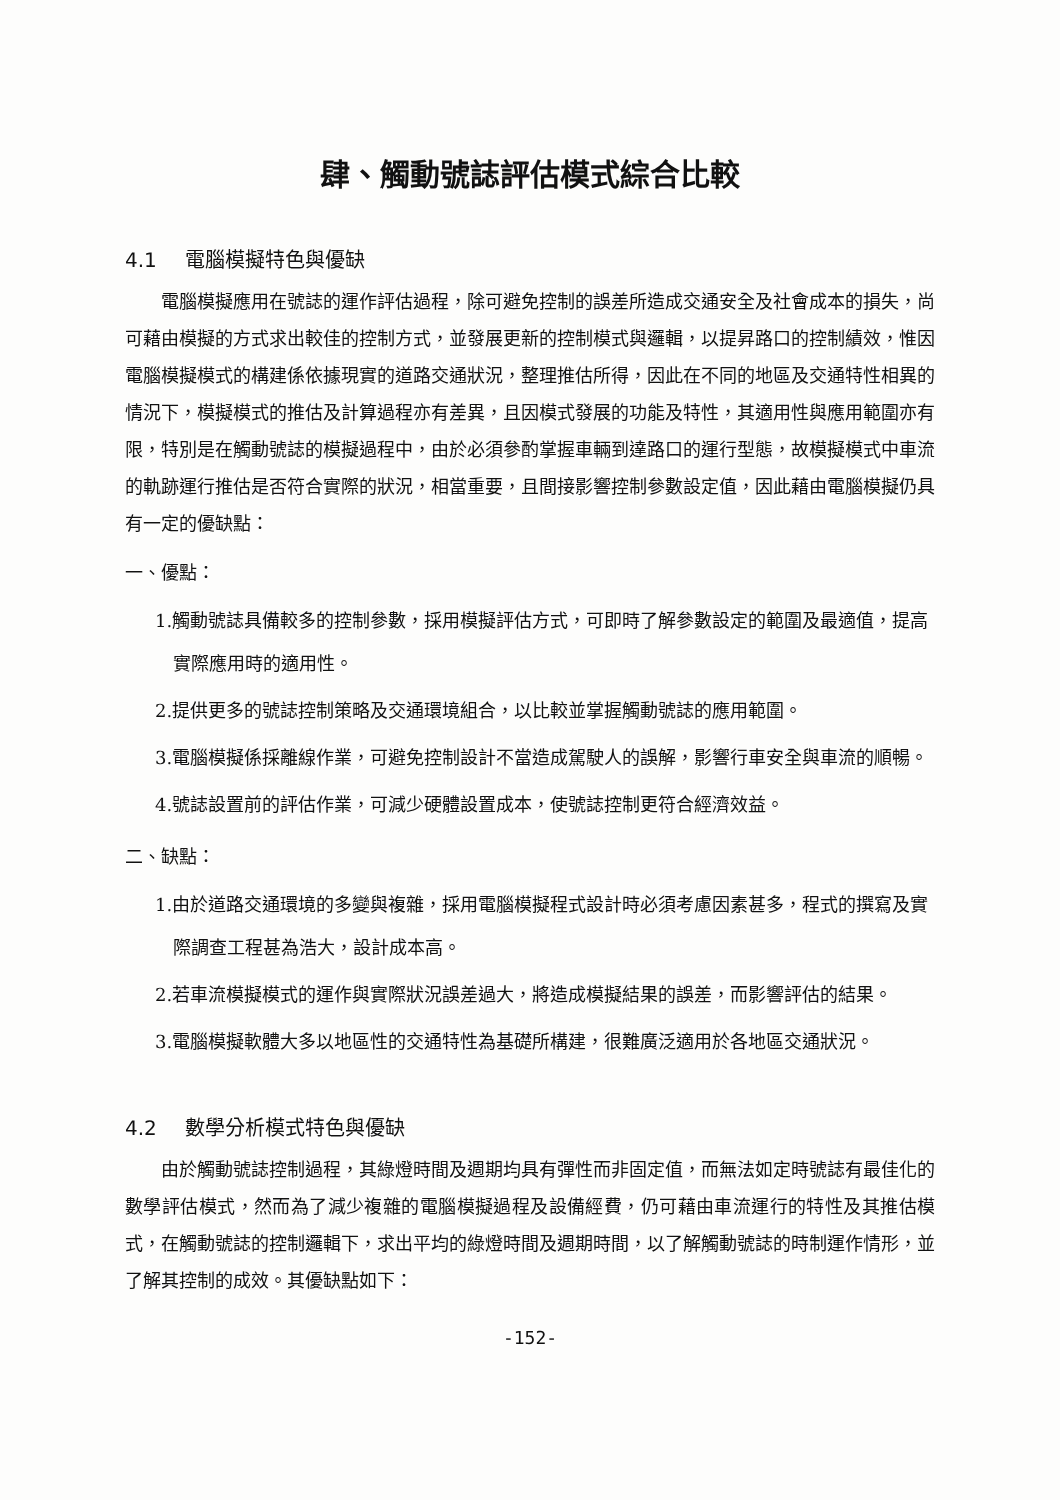肆、觸動號誌評估模式綜合比較
4.1 電腦模擬特色與優缺
電腦模擬應用在號誌的運作評估過程，除可避免控制的誤差所造成交通安全及社會成本的損失，尚可藉由模擬的方式求出較佳的控制方式，並發展更新的控制模式與邏輯，以提昇路口的控制績效，惟因電腦模擬模式的構建係依據現實的道路交通狀況，整理推估所得，因此在不同的地區及交通特性相異的情況下，模擬模式的推估及計算過程亦有差異，且因模式發展的功能及特性，其適用性與應用範圍亦有限，特別是在觸動號誌的模擬過程中，由於必須參酌掌握車輛到達路口的運行型態，故模擬模式中車流的軌跡運行推估是否符合實際的狀況，相當重要，且間接影響控制參數設定值，因此藉由電腦模擬仍具有一定的優缺點：
一、優點：
1.觸動號誌具備較多的控制參數，採用模擬評估方式，可即時了解參數設定的範圍及最適值，提高實際應用時的適用性。
2.提供更多的號誌控制策略及交通環境組合，以比較並掌握觸動號誌的應用範圍。
3.電腦模擬係採離線作業，可避免控制設計不當造成駕駛人的誤解，影響行車安全與車流的順暢。
4.號誌設置前的評估作業，可減少硬體設置成本，使號誌控制更符合經濟效益。
二、缺點：
1.由於道路交通環境的多變與複雜，採用電腦模擬程式設計時必須考慮因素甚多，程式的撰寫及實際調查工程甚為浩大，設計成本高。
2.若車流模擬模式的運作與實際狀況誤差過大，將造成模擬結果的誤差，而影響評估的結果。
3.電腦模擬軟體大多以地區性的交通特性為基礎所構建，很難廣泛適用於各地區交通狀況。
4.2 數學分析模式特色與優缺
由於觸動號誌控制過程，其綠燈時間及週期均具有彈性而非固定值，而無法如定時號誌有最佳化的數學評估模式，然而為了減少複雜的電腦模擬過程及設備經費，仍可藉由車流運行的特性及其推估模式，在觸動號誌的控制邏輯下，求出平均的綠燈時間及週期時間，以了解觸動號誌的時制運作情形，並了解其控制的成效。其優缺點如下：
-152-